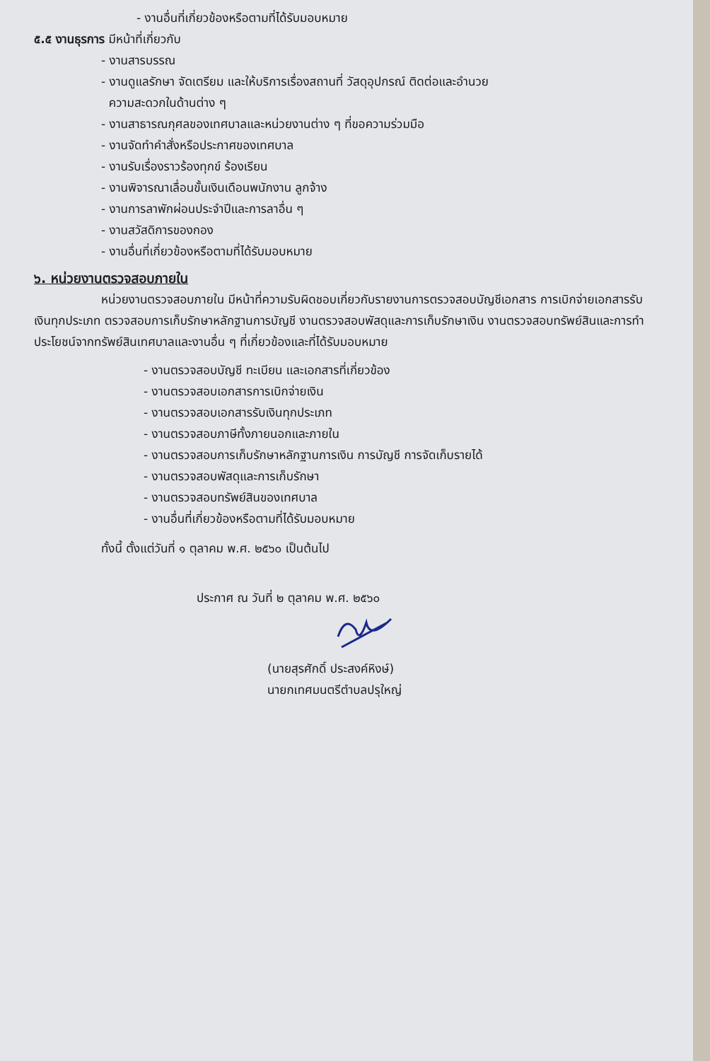- งานอื่นที่เกี่ยวข้องหรือตามที่ได้รับมอบหมาย
๕.๕ งานธุรการ มีหน้าที่เกี่ยวกับ
- งานสารบรรณ
- งานดูแลรักษา จัดเตรียม และให้บริการเรื่องสถานที่ วัสดุอุปกรณ์ ติดต่อและอำนวย
ความสะดวกในด้านต่าง ๆ
- งานสาธารณกุศลของเทศบาลและหน่วยงานต่าง ๆ ที่ขอความร่วมมือ
- งานจัดทำคำสั่งหรือประกาศของเทศบาล
- งานรับเรื่องราวร้องทุกข์ ร้องเรียน
- งานพิจารณาเลื่อนขั้นเงินเดือนพนักงาน ลูกจ้าง
- งานการลาพักผ่อนประจำปีและการลาอื่น ๆ
- งานสวัสดิการของกอง
- งานอื่นที่เกี่ยวข้องหรือตามที่ได้รับมอบหมาย
๖. หน่วยงานตรวจสอบภายใน
หน่วยงานตรวจสอบภายใน มีหน้าที่ความรับผิดชอบเกี่ยวกับรายงานการตรวจสอบบัญชีเอกสาร การเบิกจ่ายเอกสารรับเงินทุกประเภท ตรวจสอบการเก็บรักษาหลักฐานการบัญชี งานตรวจสอบพัสดุและการเก็บรักษาเงิน งานตรวจสอบทรัพย์สินและการทำประโยชน์จากทรัพย์สินเทศบาลและงานอื่น ๆ ที่เกี่ยวข้องและที่ได้รับมอบหมาย
- งานตรวจสอบบัญชี ทะเบียน และเอกสารที่เกี่ยวข้อง
- งานตรวจสอบเอกสารการเบิกจ่ายเงิน
- งานตรวจสอบเอกสารรับเงินทุกประเภท
- งานตรวจสอบภาษีทั้งภายนอกและภายใน
- งานตรวจสอบการเก็บรักษาหลักฐานการเงิน การบัญชี การจัดเก็บรายได้
- งานตรวจสอบพัสดุและการเก็บรักษา
- งานตรวจสอบทรัพย์สินของเทศบาล
- งานอื่นที่เกี่ยวข้องหรือตามที่ได้รับมอบหมาย
ทั้งนี้ ตั้งแต่วันที่ ๑ ตุลาคม พ.ศ. ๒๕๖๐ เป็นต้นไป
ประกาศ ณ วันที่ ๒ ตุลาคม พ.ศ. ๒๕๖๐
(นายสุรศักดิ์ ประสงค์หิงษ์)
นายกเทศมนตรีตำบลปรุใหญ่